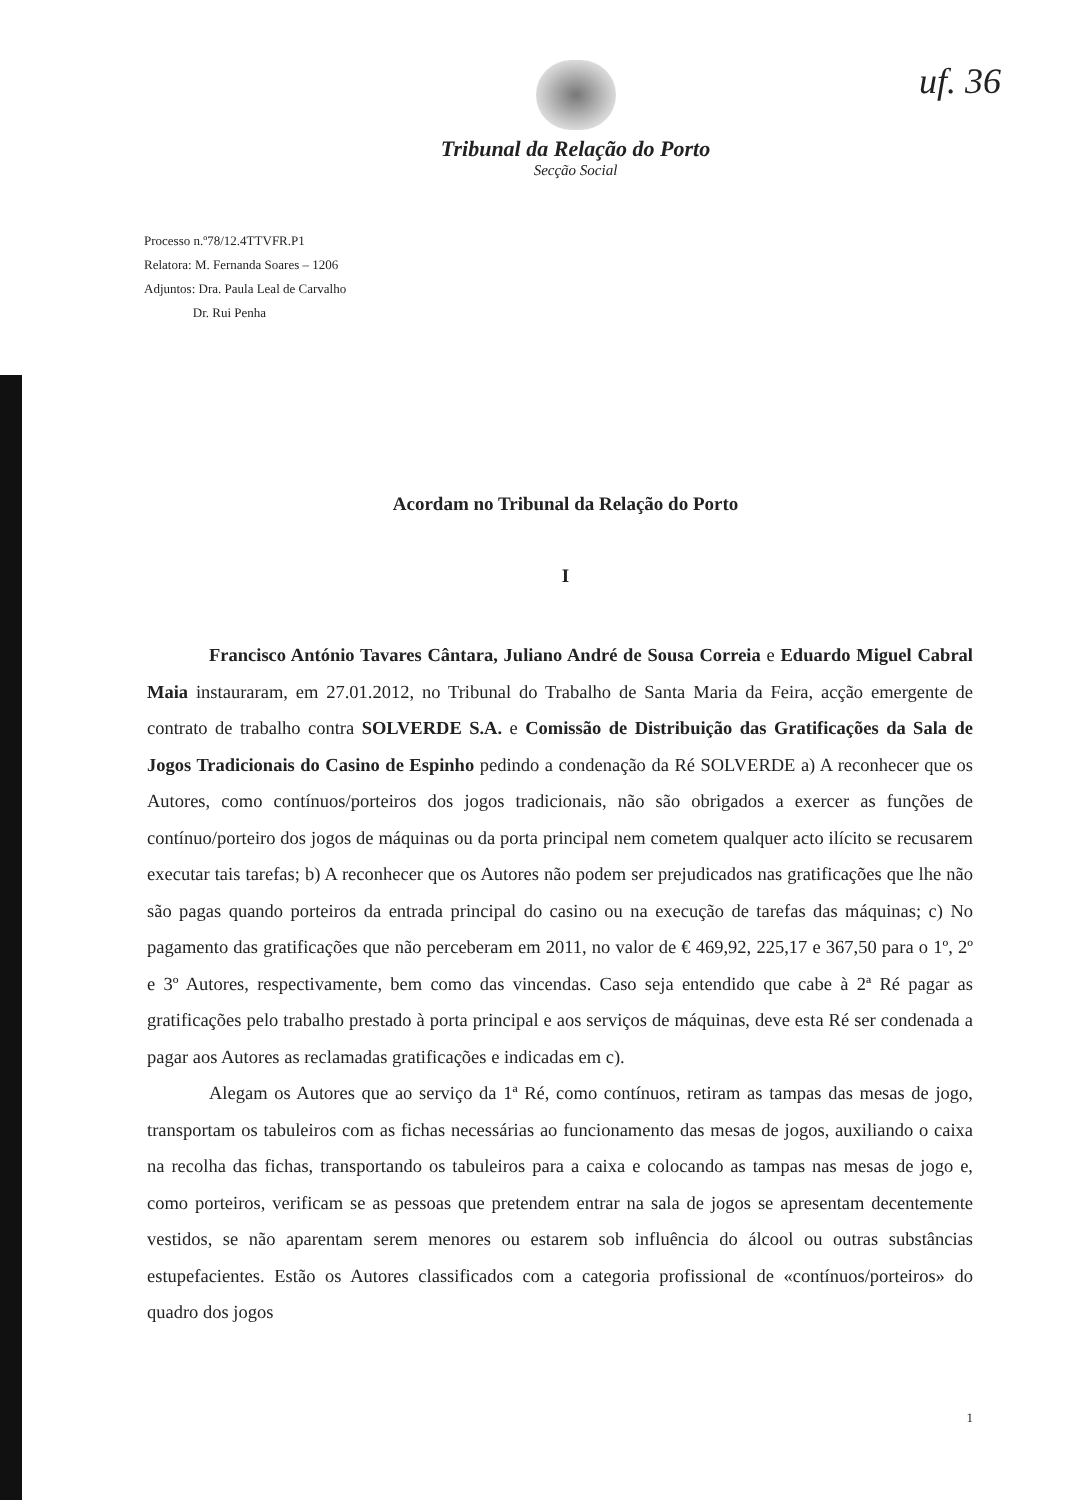uf. 36
Tribunal da Relação do Porto
Secção Social
Processo n.º78/12.4TTVFR.P1
Relatora: M. Fernanda Soares – 1206
Adjuntos: Dra. Paula Leal de Carvalho
Dr. Rui Penha
Acordam no Tribunal da Relação do Porto
I
Francisco António Tavares Cântara, Juliano André de Sousa Correia e Eduardo Miguel Cabral Maia instauraram, em 27.01.2012, no Tribunal do Trabalho de Santa Maria da Feira, acção emergente de contrato de trabalho contra SOLVERDE S.A. e Comissão de Distribuição das Gratificações da Sala de Jogos Tradicionais do Casino de Espinho pedindo a condenação da Ré SOLVERDE a) A reconhecer que os Autores, como contínuos/porteiros dos jogos tradicionais, não são obrigados a exercer as funções de contínuo/porteiro dos jogos de máquinas ou da porta principal nem cometem qualquer acto ilícito se recusarem executar tais tarefas; b) A reconhecer que os Autores não podem ser prejudicados nas gratificações que lhe não são pagas quando porteiros da entrada principal do casino ou na execução de tarefas das máquinas; c) No pagamento das gratificações que não perceberam em 2011, no valor de € 469,92, 225,17 e 367,50 para o 1º, 2º e 3º Autores, respectivamente, bem como das vincendas. Caso seja entendido que cabe à 2ª Ré pagar as gratificações pelo trabalho prestado à porta principal e aos serviços de máquinas, deve esta Ré ser condenada a pagar aos Autores as reclamadas gratificações e indicadas em c).
Alegam os Autores que ao serviço da 1ª Ré, como contínuos, retiram as tampas das mesas de jogo, transportam os tabuleiros com as fichas necessárias ao funcionamento das mesas de jogos, auxiliando o caixa na recolha das fichas, transportando os tabuleiros para a caixa e colocando as tampas nas mesas de jogo e, como porteiros, verificam se as pessoas que pretendem entrar na sala de jogos se apresentam decentemente vestidos, se não aparentam serem menores ou estarem sob influência do álcool ou outras substâncias estupefacientes. Estão os Autores classificados com a categoria profissional de «contínuos/porteiros» do quadro dos jogos
1